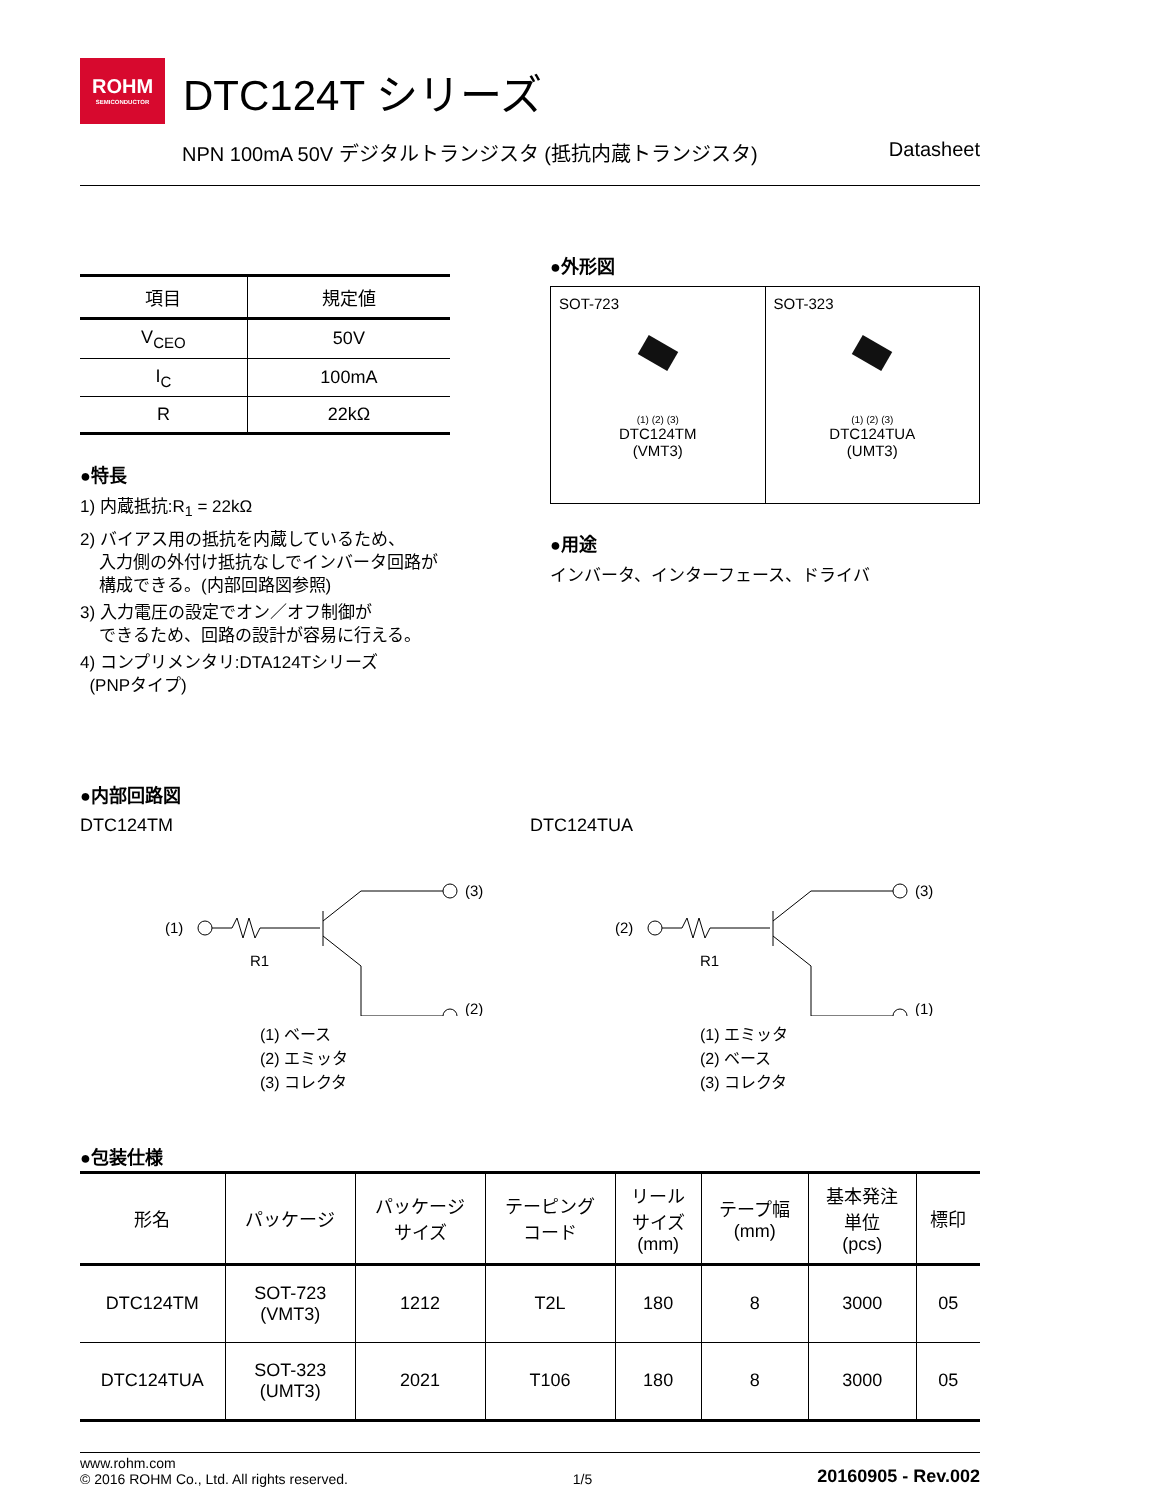ROHM
SEMICONDUCTOR
DTC124T シリーズ
NPN 100mA 50V デジタルトランジスタ (抵抗内蔵トランジスタ) Datasheet
| 項目 | 規定値 |
| --- | --- |
| V<sub>CEO</sub> | 50V |
| I<sub>C</sub> | 100mA |
| R | 22kΩ |
●特長
1) 内蔵抵抗:R<sub>1</sub> = 22kΩ
2) バイアス用の抵抗を内蔵しているため、
入力側の外付け抵抗なしでインバータ回路が
構成できる。(内部回路図参照)
3) 入力電圧の設定でオン／オフ制御が
できるため、回路の設計が容易に行える。
4) コンプリメンタリ:DTA124Tシリーズ
(PNPタイプ)
●外形図
| SOT-723 (1) (2) (3) DTC124TM (VMT3) | SOT-323 (1) (2) (3) DTC124TUA (UMT3) |
●用途
インバータ、インターフェース、ドライバ
●内部回路図
DTC124TM
(1)
R1
(3)
(2)
(1) ベース
(2) エミッタ
(3) コレクタ
DTC124TUA
(2)
R1
(3)
(1)
(1) エミッタ
(2) ベース
(3) コレクタ
●包装仕様
| 形名 | パッケージ | パッケージ サイズ | テーピング コード | リール サイズ (mm) | テープ幅 (mm) | 基本発注 単位 (pcs) | 標印 |
| --- | --- | --- | --- | --- | --- | --- | --- |
| DTC124TM | SOT-723 (VMT3) | 1212 | T2L | 180 | 8 | 3000 | 05 |
| DTC124TUA | SOT-323 (UMT3) | 2021 | T106 | 180 | 8 | 3000 | 05 |
www.rohm.com
© 2016 ROHM Co., Ltd. All rights reserved.
1/5
20160905 - Rev.002